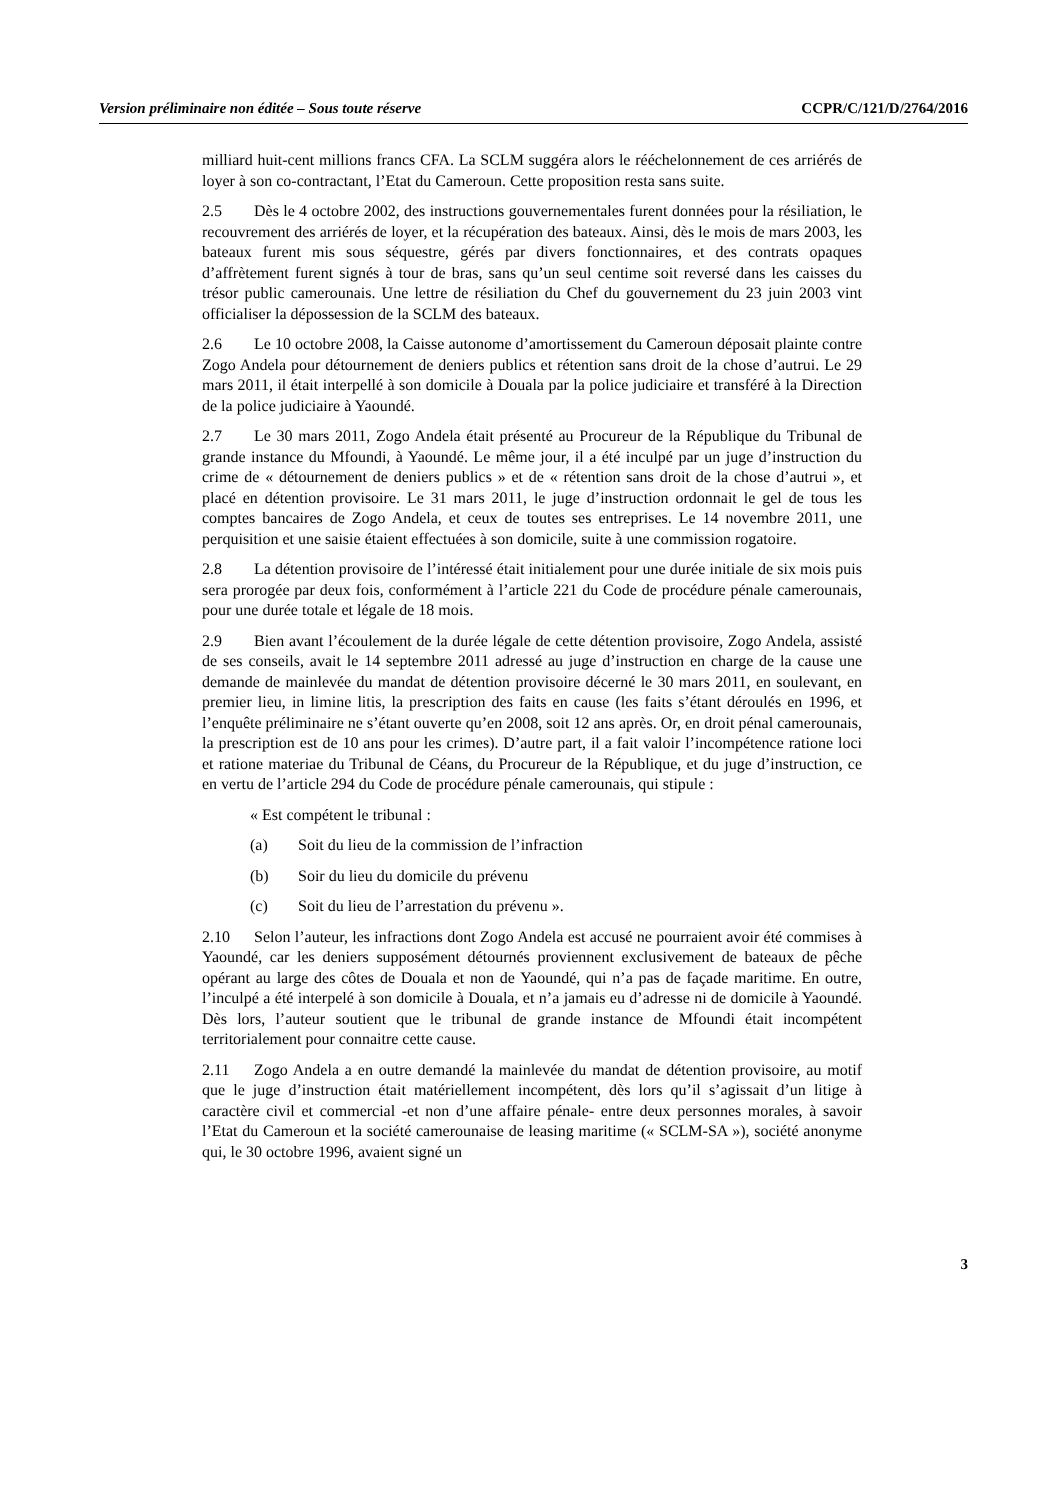Version préliminaire non éditée – Sous toute réserve CCPR/C/121/D/2764/2016
milliard huit-cent millions francs CFA. La SCLM suggéra alors le rééchelonnement de ces arriérés de loyer à son co-contractant, l’Etat du Cameroun. Cette proposition resta sans suite.
2.5 Dès le 4 octobre 2002, des instructions gouvernementales furent données pour la résiliation, le recouvrement des arriérés de loyer, et la récupération des bateaux. Ainsi, dès le mois de mars 2003, les bateaux furent mis sous séquestre, gérés par divers fonctionnaires, et des contrats opaques d’affrètement furent signés à tour de bras, sans qu’un seul centime soit reversé dans les caisses du trésor public camerounais. Une lettre de résiliation du Chef du gouvernement du 23 juin 2003 vint officialiser la dépossession de la SCLM des bateaux.
2.6 Le 10 octobre 2008, la Caisse autonome d’amortissement du Cameroun déposait plainte contre Zogo Andela pour détournement de deniers publics et rétention sans droit de la chose d’autrui. Le 29 mars 2011, il était interpellé à son domicile à Douala par la police judiciaire et transféré à la Direction de la police judiciaire à Yaoundé.
2.7 Le 30 mars 2011, Zogo Andela était présenté au Procureur de la République du Tribunal de grande instance du Mfoundi, à Yaoundé. Le même jour, il a été inculpé par un juge d’instruction du crime de « détournement de deniers publics » et de « rétention sans droit de la chose d’autrui », et placé en détention provisoire. Le 31 mars 2011, le juge d’instruction ordonnait le gel de tous les comptes bancaires de Zogo Andela, et ceux de toutes ses entreprises. Le 14 novembre 2011, une perquisition et une saisie étaient effectuées à son domicile, suite à une commission rogatoire.
2.8 La détention provisoire de l’intéressé était initialement pour une durée initiale de six mois puis sera prorogée par deux fois, conformément à l’article 221 du Code de procédure pénale camerounais, pour une durée totale et légale de 18 mois.
2.9 Bien avant l’écoulement de la durée légale de cette détention provisoire, Zogo Andela, assisté de ses conseils, avait le 14 septembre 2011 adressé au juge d’instruction en charge de la cause une demande de mainlevée du mandat de détention provisoire décerné le 30 mars 2011, en soulevant, en premier lieu, in limine litis, la prescription des faits en cause (les faits s’étant déroulés en 1996, et l’enquête préliminaire ne s’étant ouverte qu’en 2008, soit 12 ans après. Or, en droit pénal camerounais, la prescription est de 10 ans pour les crimes). D’autre part, il a fait valoir l’incompétence ratione loci et ratione materiae du Tribunal de Céans, du Procureur de la République, et du juge d’instruction, ce en vertu de l’article 294 du Code de procédure pénale camerounais, qui stipule :
« Est compétent le tribunal :
(a) Soit du lieu de la commission de l’infraction
(b) Soir du lieu du domicile du prévenu
(c) Soit du lieu de l’arrestation du prévenu ».
2.10 Selon l’auteur, les infractions dont Zogo Andela est accusé ne pourraient avoir été commises à Yaoundé, car les deniers supposément détournés proviennent exclusivement de bateaux de pêche opérant au large des côtes de Douala et non de Yaoundé, qui n’a pas de façade maritime. En outre, l’inculpé a été interpelé à son domicile à Douala, et n’a jamais eu d’adresse ni de domicile à Yaoundé. Dès lors, l’auteur soutient que le tribunal de grande instance de Mfoundi était incompétent territorialement pour connaitre cette cause.
2.11 Zogo Andela a en outre demandé la mainlevée du mandat de détention provisoire, au motif que le juge d’instruction était matériellement incompétent, dès lors qu’il s’agissait d’un litige à caractère civil et commercial -et non d’une affaire pénale- entre deux personnes morales, à savoir l’Etat du Cameroun et la société camerounaise de leasing maritime (« SCLM-SA »), société anonyme qui, le 30 octobre 1996, avaient signé un
3